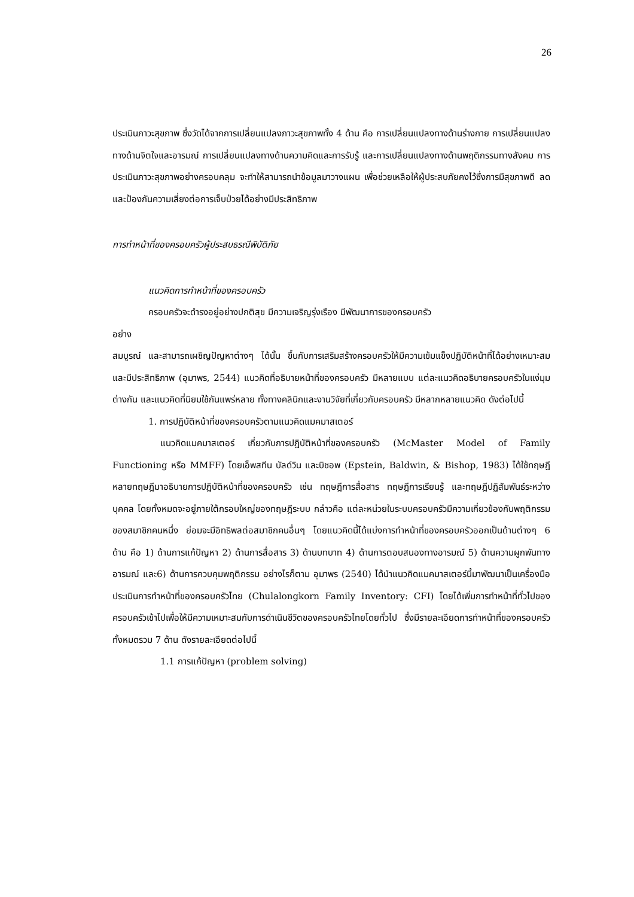26
ประเมินภาวะสุขภาพ ซึ่งวัดได้จากการเปลี่ยนแปลงภาวะสุขภาพทั้ง 4 ด้าน คือ การเปลี่ยนแปลงทางด้านร่างกาย การเปลี่ยนแปลงทางด้านจิตใจและอารมณ์ การเปลี่ยนแปลงทางด้านความคิดและการรับรู้ และการเปลี่ยนแปลงทางด้านพฤติกรรมทางสังคม การประเมินภาวะสุขภาพอย่างครอบคลุม จะทำให้สามารถนำข้อมูลมาวางแผน เพื่อช่วยเหลือให้ผู้ประสบภัยคงไว้ซึ่งการมีสุขภาพดี ลดและป้องกันความเสี่ยงต่อการเจ็บป่วยได้อย่างมีประสิทธิภาพ
การทำหน้าที่ของครอบครัวผู้ประสบธรณีพิบัติภัย
แนวคิดการทำหน้าที่ของครอบครัว
ครอบครัวจะดำรงอยู่อย่างปกติสุข มีความเจริญรุ่งเรือง มีพัฒนาการของครอบครัว
อย่าง
สมบูรณ์ และสามารถเผชิญปัญหาต่างๆ ได้นั้น ขึ้นกับการเสริมสร้างครอบครัวให้มีความเข้มแข็งปฏิบัติหน้าที่ได้อย่างเหมาะสม และมีประสิทธิภาพ (อุมาพร, 2544) แนวคิดที่อธิบายหน้าที่ของครอบครัว มีหลายแบบ แต่ละแนวคิดอธิบายครอบครัวในแง่มุมต่างกัน และแนวคิดที่นิยมใช้กันแพร่หลาย ทั้งทางคลินิกและงานวิจัยที่เกี่ยวกับครอบครัว มีหลากหลายแนวคิด ดังต่อไปนี้
1. การปฏิบัติหน้าที่ของครอบครัวตามแนวคิดแมคมาสเตอร์
แนวคิดแมคมาสเตอร์ เกี่ยวกับการปฏิบัติหน้าที่ของครอบครัว (McMaster Model of Family Functioning หรือ MMFF) โดยเอ็พสทีน บัลด์วิน และบิชอพ (Epstein, Baldwin, & Bishop, 1983) ได้ใช้ทฤษฎีหลายทฤษฎีมาอธิบายการปฏิบัติหน้าที่ของครอบครัว เช่น ทฤษฎีการสื่อสาร ทฤษฎีการเรียนรู้ และทฤษฎีปฏิสัมพันธ์ระหว่างบุคคล โดยทั้งหมดจะอยู่ภายใต้กรอบใหญ่ของทฤษฎีระบบ กล่าวคือ แต่ละหน่วยในระบบครอบครัวมีความเกี่ยวข้องกันพฤติกรรมของสมาชิกคนหนึ่ง ย่อมจะมีอิทธิพลต่อสมาชิกคนอื่นๆ โดยแนวคิดนี้ได้แบ่งการทำหน้าที่ของครอบครัวออกเป็นด้านต่างๆ 6 ด้าน คือ 1) ด้านการแก้ปัญหา 2) ด้านการสื่อสาร 3) ด้านบทบาท 4) ด้านการตอบสนองทางอารมณ์ 5) ด้านความผูกพันทางอารมณ์ และ6) ด้านการควบคุมพฤติกรรม อย่างไรก็ตาม อุมาพร (2540) ได้นำแนวคิดแมคมาสเตอร์นี้มาพัฒนาเป็นเครื่องมือประเมินการทำหน้าที่ของครอบครัวไทย (Chulalongkorn Family Inventory: CFI) โดยได้เพิ่มการทำหน้าที่ทั่วไปของครอบครัวเข้าไปเพื่อให้มีความเหมาะสมกับการดำเนินชีวิตของครอบครัวไทยโดยทั่วไป ซึ่งมีรายละเอียดการทำหน้าที่ของครอบครัวทั้งหมดรวม 7 ด้าน ดังรายละเอียดต่อไปนี้
1.1 การแก้ปัญหา (problem solving)